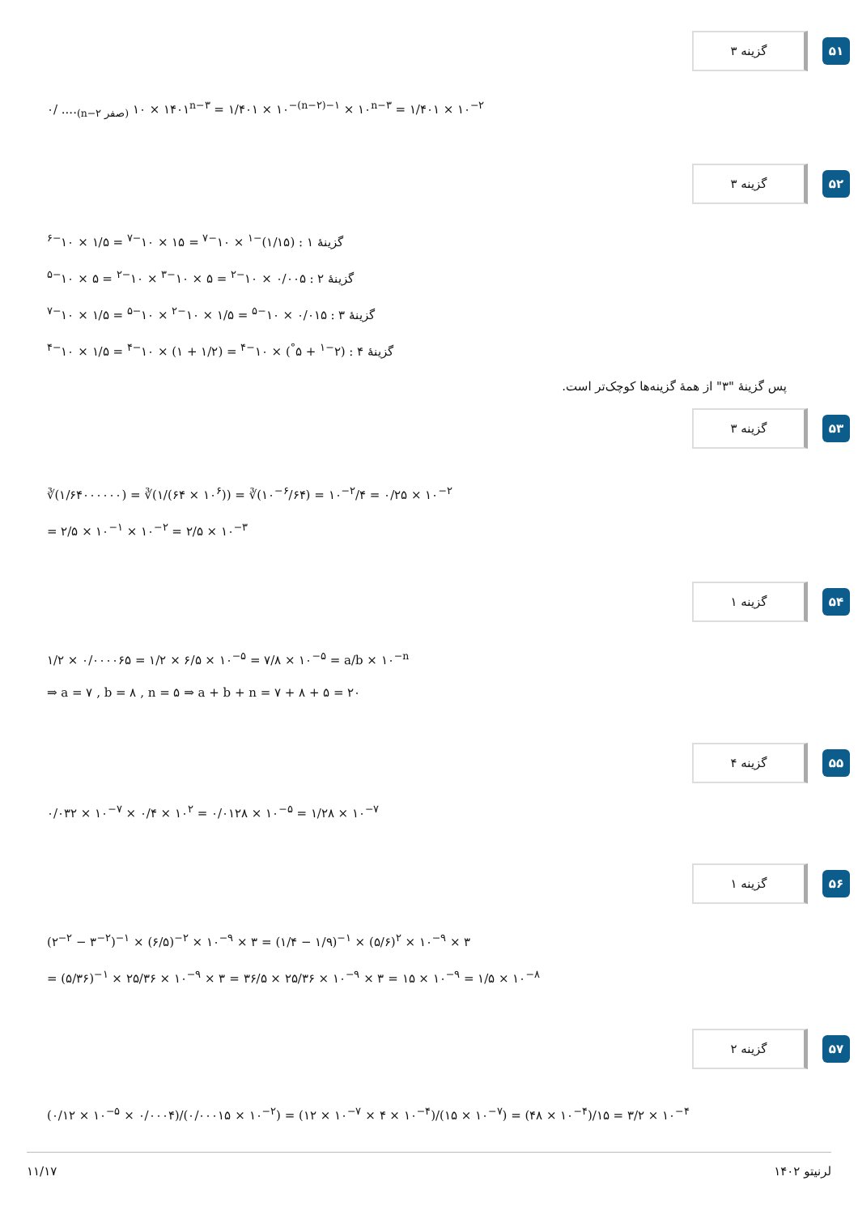گزینه ۳
۵۱
۰/ ....<sub>(n−۲ صفر)</sub> ۱۴۰۱ × ۱۰<sup>n−۳</sup> = ۱/۴۰۱ × ۱۰<sup>−(n−۲)−۱</sup> × ۱۰<sup>n−۳</sup> = ۱/۴۰۱ × ۱۰<sup>−۲</sup>
گزینه ۳
۵۲
گزینهٔ ۱ : (۱/۱۵)<sup>−۱</sup> × ۱۰<sup>−۷</sup> = ۱۵ × ۱۰<sup>−۷</sup> = ۱/۵ × ۱۰<sup>−۶</sup>
گزینهٔ ۲ : ۰/۰۰۵ × ۱۰<sup>−۲</sup> = ۵ × ۱۰<sup>−۳</sup> × ۱۰<sup>−۲</sup> = ۵ × ۱۰<sup>−۵</sup>
گزینهٔ ۳ : ۰/۰۱۵ × ۱۰<sup>−۵</sup> = ۱/۵ × ۱۰<sup>−۲</sup> × ۱۰<sup>−۵</sup> = ۱/۵ × ۱۰<sup>−۷</sup>
گزینهٔ ۴ : (۲<sup>−۱</sup> + ۵<sup>°</sup>) × ۱۰<sup>−۴</sup> = (۱/۲ + ۱) × ۱۰<sup>−۴</sup> = ۱/۵ × ۱۰<sup>−۴</sup>
پس گزینهٔ "۳" از همهٔ گزینه‌ها کوچک‌تر است.
گزینه ۳
۵۳
∛(۱/۶۴۰۰۰۰۰۰) = ∛(۱/(۶۴ × ۱۰<sup>۶</sup>)) = ∛(۱۰<sup>−۶</sup>/۶۴) = ۱۰<sup>−۲</sup>/۴ = ۰/۲۵ × ۱۰<sup>−۲</sup>
= ۲/۵ × ۱۰<sup>−۱</sup> × ۱۰<sup>−۲</sup> = ۲/۵ × ۱۰<sup>−۳</sup>
گزینه ۱
۵۴
۱/۲ × ۰/۰۰۰۰۶۵ = ۱/۲ × ۶/۵ × ۱۰<sup>−۵</sup> = ۷/۸ × ۱۰<sup>−۵</sup> = a/b × ۱۰<sup>−n</sup>
⇒ a = ۷ , b = ۸ , n = ۵ ⇒ a + b + n = ۷ + ۸ + ۵ = ۲۰
گزینه ۴
۵۵
۰/۰۳۲ × ۱۰<sup>−۷</sup> × ۰/۴ × ۱۰<sup>۲</sup> = ۰/۰۱۲۸ × ۱۰<sup>−۵</sup> = ۱/۲۸ × ۱۰<sup>−۷</sup>
گزینه ۱
۵۶
(۲<sup>−۲</sup> − ۳<sup>−۲</sup>)<sup>−۱</sup> × (۶/۵)<sup>−۲</sup> × ۱۰<sup>−۹</sup> × ۳ = (۱/۴ − ۱/۹)<sup>−۱</sup> × (۵/۶)<sup>۲</sup> × ۱۰<sup>−۹</sup> × ۳
= (۵/۳۶)<sup>−۱</sup> × ۲۵/۳۶ × ۱۰<sup>−۹</sup> × ۳ = ۳۶/۵ × ۲۵/۳۶ × ۱۰<sup>−۹</sup> × ۳ = ۱۵ × ۱۰<sup>−۹</sup> = ۱/۵ × ۱۰<sup>−۸</sup>
گزینه ۲
۵۷
(۰/۱۲ × ۱۰<sup>−۵</sup> × ۰/۰۰۰۴)/(۰/۰۰۰۱۵ × ۱۰<sup>−۲</sup>) = (۱۲ × ۱۰<sup>−۷</sup> × ۴ × ۱۰<sup>−۴</sup>)/(۱۵ × ۱۰<sup>−۷</sup>) = (۴۸ × ۱۰<sup>−۴</sup>)/۱۵ = ۳/۲ × ۱۰<sup>−۴</sup>
۱۱/۱۷ لرنیتو ۱۴۰۲